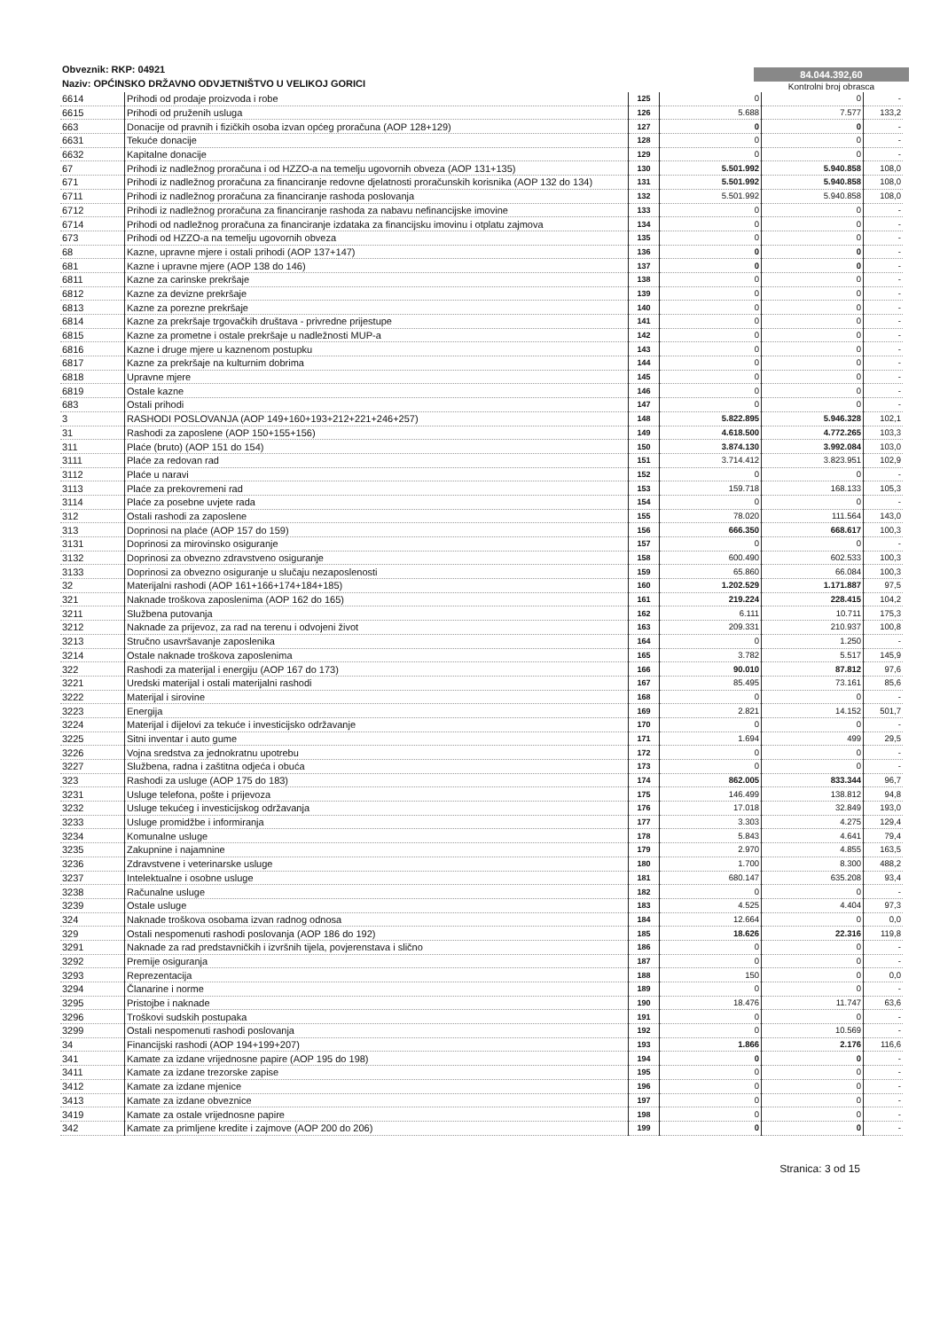Obveznik: RKP: 04921
Naziv: OPĆINSKO DRŽAVNO ODVJETNIŠTVO U VELIKOJ GORICI
84.044.392,60
Kontrolni broj obrasca
| 6614 | Prihodi od prodaje proizvoda i robe | 125 | 0 | 0 | - |
| 6615 | Prihodi od pruženih usluga | 126 | 5.688 | 7.577 | 133,2 |
| 663 | Donacije od pravnih i fizičkih osoba izvan općeg proračuna (AOP 128+129) | 127 | 0 | 0 | - |
| 6631 | Tekuće donacije | 128 | 0 | 0 | - |
| 6632 | Kapitalne donacije | 129 | 0 | 0 | - |
| 67 | Prihodi iz nadležnog proračuna i od HZZO-a na temelju ugovornih obveza (AOP 131+135) | 130 | 5.501.992 | 5.940.858 | 108,0 |
| 671 | Prihodi iz nadležnog proračuna za financiranje redovne djelatnosti proračunskih korisnika (AOP 132 do 134) | 131 | 5.501.992 | 5.940.858 | 108,0 |
| 6711 | Prihodi iz nadležnog proračuna za financiranje rashoda poslovanja | 132 | 5.501.992 | 5.940.858 | 108,0 |
| 6712 | Prihodi iz nadležnog proračuna za financiranje rashoda za nabavu nefinancijske imovine | 133 | 0 | 0 | - |
| 6714 | Prihodi od nadležnog proračuna za financiranje izdataka za financijsku imovinu i otplatu zajmova | 134 | 0 | 0 | - |
| 673 | Prihodi od HZZO-a na temelju ugovornih obveza | 135 | 0 | 0 | - |
| 68 | Kazne, upravne mjere i ostali prihodi (AOP 137+147) | 136 | 0 | 0 | - |
| 681 | Kazne i upravne mjere (AOP 138 do 146) | 137 | 0 | 0 | - |
| 6811 | Kazne za carinske prekršaje | 138 | 0 | 0 | - |
| 6812 | Kazne za devizne prekršaje | 139 | 0 | 0 | - |
| 6813 | Kazne za porezne prekršaje | 140 | 0 | 0 | - |
| 6814 | Kazne za prekršaje trgovačkih društava - privredne prijestupe | 141 | 0 | 0 | - |
| 6815 | Kazne za prometne i ostale prekršaje u nadležnosti MUP-a | 142 | 0 | 0 | - |
| 6816 | Kazne i druge mjere u kaznenom postupku | 143 | 0 | 0 | - |
| 6817 | Kazne za prekršaje na kulturnim dobrima | 144 | 0 | 0 | - |
| 6818 | Upravne mjere | 145 | 0 | 0 | - |
| 6819 | Ostale kazne | 146 | 0 | 0 | - |
| 683 | Ostali prihodi | 147 | 0 | 0 | - |
| 3 | RASHODI POSLOVANJA (AOP 149+160+193+212+221+246+257) | 148 | 5.822.895 | 5.946.328 | 102,1 |
| 31 | Rashodi za zaposlene (AOP 150+155+156) | 149 | 4.618.500 | 4.772.265 | 103,3 |
| 311 | Plaće (bruto) (AOP 151 do 154) | 150 | 3.874.130 | 3.992.084 | 103,0 |
| 3111 | Plaće za redovan rad | 151 | 3.714.412 | 3.823.951 | 102,9 |
| 3112 | Plaće u naravi | 152 | 0 | 0 | - |
| 3113 | Plaće za prekovremeni rad | 153 | 159.718 | 168.133 | 105,3 |
| 3114 | Plaće za posebne uvjete rada | 154 | 0 | 0 | - |
| 312 | Ostali rashodi za zaposlene | 155 | 78.020 | 111.564 | 143,0 |
| 313 | Doprinosi na plaće (AOP 157 do 159) | 156 | 666.350 | 668.617 | 100,3 |
| 3131 | Doprinosi za mirovinsko osiguranje | 157 | 0 | 0 | - |
| 3132 | Doprinosi za obvezno zdravstveno osiguranje | 158 | 600.490 | 602.533 | 100,3 |
| 3133 | Doprinosi za obvezno osiguranje u slučaju nezaposlenosti | 159 | 65.860 | 66.084 | 100,3 |
| 32 | Materijalni rashodi (AOP 161+166+174+184+185) | 160 | 1.202.529 | 1.171.887 | 97,5 |
| 321 | Naknade troškova zaposlenima (AOP 162 do 165) | 161 | 219.224 | 228.415 | 104,2 |
| 3211 | Službena putovanja | 162 | 6.111 | 10.711 | 175,3 |
| 3212 | Naknade za prijevoz, za rad na terenu i odvojeni život | 163 | 209.331 | 210.937 | 100,8 |
| 3213 | Stručno usavršavanje zaposlenika | 164 | 0 | 1.250 | - |
| 3214 | Ostale naknade troškova zaposlenima | 165 | 3.782 | 5.517 | 145,9 |
| 322 | Rashodi za materijal i energiju (AOP 167 do 173) | 166 | 90.010 | 87.812 | 97,6 |
| 3221 | Uredski materijal i ostali materijalni rashodi | 167 | 85.495 | 73.161 | 85,6 |
| 3222 | Materijal i sirovine | 168 | 0 | 0 | - |
| 3223 | Energija | 169 | 2.821 | 14.152 | 501,7 |
| 3224 | Materijal i dijelovi za tekuće i investicijsko održavanje | 170 | 0 | 0 | - |
| 3225 | Sitni inventar i auto gume | 171 | 1.694 | 499 | 29,5 |
| 3226 | Vojna sredstva za jednokratnu upotrebu | 172 | 0 | 0 | - |
| 3227 | Službena, radna i zaštitna odjeća i obuća | 173 | 0 | 0 | - |
| 323 | Rashodi za usluge (AOP 175 do 183) | 174 | 862.005 | 833.344 | 96,7 |
| 3231 | Usluge telefona, pošte i prijevoza | 175 | 146.499 | 138.812 | 94,8 |
| 3232 | Usluge tekućeg i investicijskog održavanja | 176 | 17.018 | 32.849 | 193,0 |
| 3233 | Usluge promidžbe i informiranja | 177 | 3.303 | 4.275 | 129,4 |
| 3234 | Komunalne usluge | 178 | 5.843 | 4.641 | 79,4 |
| 3235 | Zakupnine i najamnine | 179 | 2.970 | 4.855 | 163,5 |
| 3236 | Zdravstvene i veterinarske usluge | 180 | 1.700 | 8.300 | 488,2 |
| 3237 | Intelektualne i osobne usluge | 181 | 680.147 | 635.208 | 93,4 |
| 3238 | Računalne usluge | 182 | 0 | 0 | - |
| 3239 | Ostale usluge | 183 | 4.525 | 4.404 | 97,3 |
| 324 | Naknade troškova osobama izvan radnog odnosa | 184 | 12.664 | 0 | 0,0 |
| 329 | Ostali nespomenuti rashodi poslovanja (AOP 186 do 192) | 185 | 18.626 | 22.316 | 119,8 |
| 3291 | Naknade za rad predstavničkih i izvršnih tijela, povjerenstava i slično | 186 | 0 | 0 | - |
| 3292 | Premije osiguranja | 187 | 0 | 0 | - |
| 3293 | Reprezentacija | 188 | 150 | 0 | 0,0 |
| 3294 | Članarine i norme | 189 | 0 | 0 | - |
| 3295 | Pristojbe i naknade | 190 | 18.476 | 11.747 | 63,6 |
| 3296 | Troškovi sudskih postupaka | 191 | 0 | 0 | - |
| 3299 | Ostali nespomenuti rashodi poslovanja | 192 | 0 | 10.569 | - |
| 34 | Financijski rashodi (AOP 194+199+207) | 193 | 1.866 | 2.176 | 116,6 |
| 341 | Kamate za izdane vrijednosne papire (AOP 195 do 198) | 194 | 0 | 0 | - |
| 3411 | Kamate za izdane trezorske zapise | 195 | 0 | 0 | - |
| 3412 | Kamate za izdane mjenice | 196 | 0 | 0 | - |
| 3413 | Kamate za izdane obveznice | 197 | 0 | 0 | - |
| 3419 | Kamate za ostale vrijednosne papire | 198 | 0 | 0 | - |
| 342 | Kamate za primljene kredite i zajmove (AOP 200 do 206) | 199 | 0 | 0 | - |
Stranica: 3 od 15